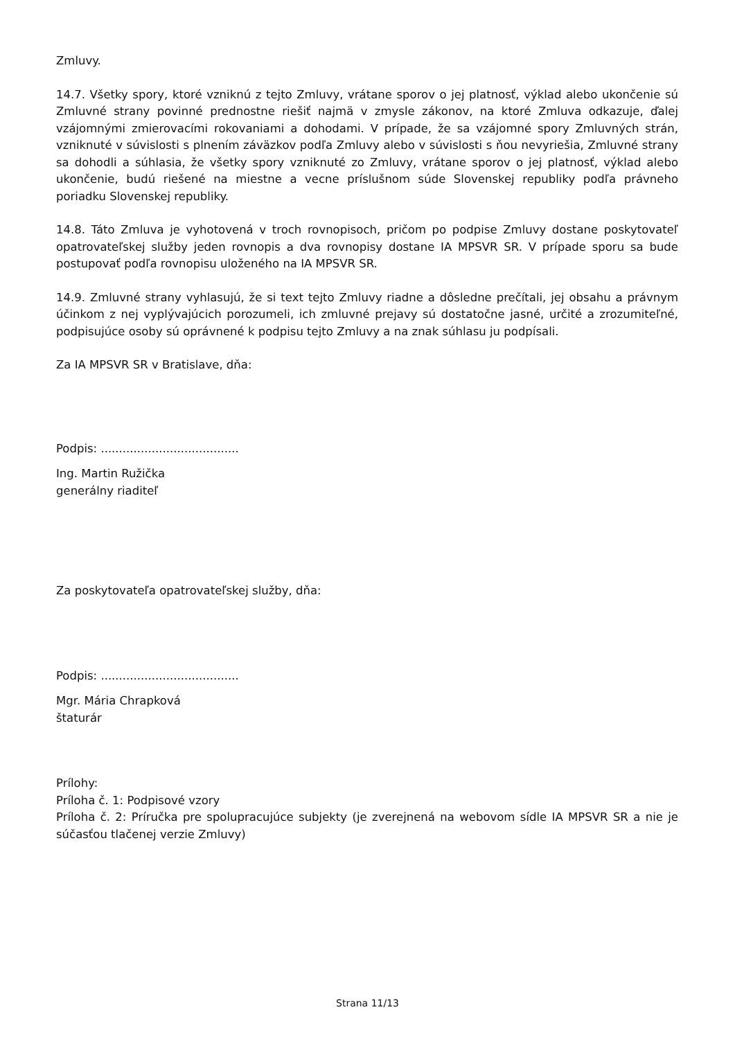Zmluvy.
14.7. Všetky spory, ktoré vzniknú z tejto Zmluvy, vrátane sporov o jej platnosť, výklad alebo ukončenie sú Zmluvné strany povinné prednostne riešiť najmä v zmysle zákonov, na ktoré Zmluva odkazuje, ďalej vzájomnými zmierovacími rokovaniami a dohodami. V prípade, že sa vzájomné spory Zmluvných strán, vzniknuté v súvislosti s plnením záväzkov podľa Zmluvy alebo v súvislosti s ňou nevyriešia, Zmluvné strany sa dohodli a súhlasia, že všetky spory vzniknuté zo Zmluvy, vrátane sporov o jej platnosť, výklad alebo ukončenie, budú riešené na miestne a vecne príslušnom súde Slovenskej republiky podľa právneho poriadku Slovenskej republiky.
14.8. Táto Zmluva je vyhotovená v troch rovnopisoch, pričom po podpise Zmluvy dostane poskytovateľ opatrovateľskej služby jeden rovnopis a dva rovnopisy dostane IA MPSVR SR. V prípade sporu sa bude postupovať podľa rovnopisu uloženého na IA MPSVR SR.
14.9. Zmluvné strany vyhlasujú, že si text tejto Zmluvy riadne a dôsledne prečítali, jej obsahu a právnym účinkom z nej vyplývajúcich porozumeli, ich zmluvné prejavy sú dostatočne jasné, určité a zrozumiteľné, podpisujúce osoby sú oprávnené k podpisu tejto Zmluvy a na znak súhlasu ju podpísali.
Za IA MPSVR SR v Bratislave, dňa:
Podpis: ......................................
Ing. Martin Ružička
generálny riaditeľ
Za poskytovateľa opatrovateľskej služby, dňa:
Podpis: ......................................
Mgr. Mária Chrapková
štaturár
Prílohy:
Príloha č. 1: Podpisové vzory
Príloha č. 2: Príručka pre spolupracujúce subjekty (je zverejnená na webovom sídle IA MPSVR SR a nie je súčasťou tlačenej verzie Zmluvy)
Strana 11/13